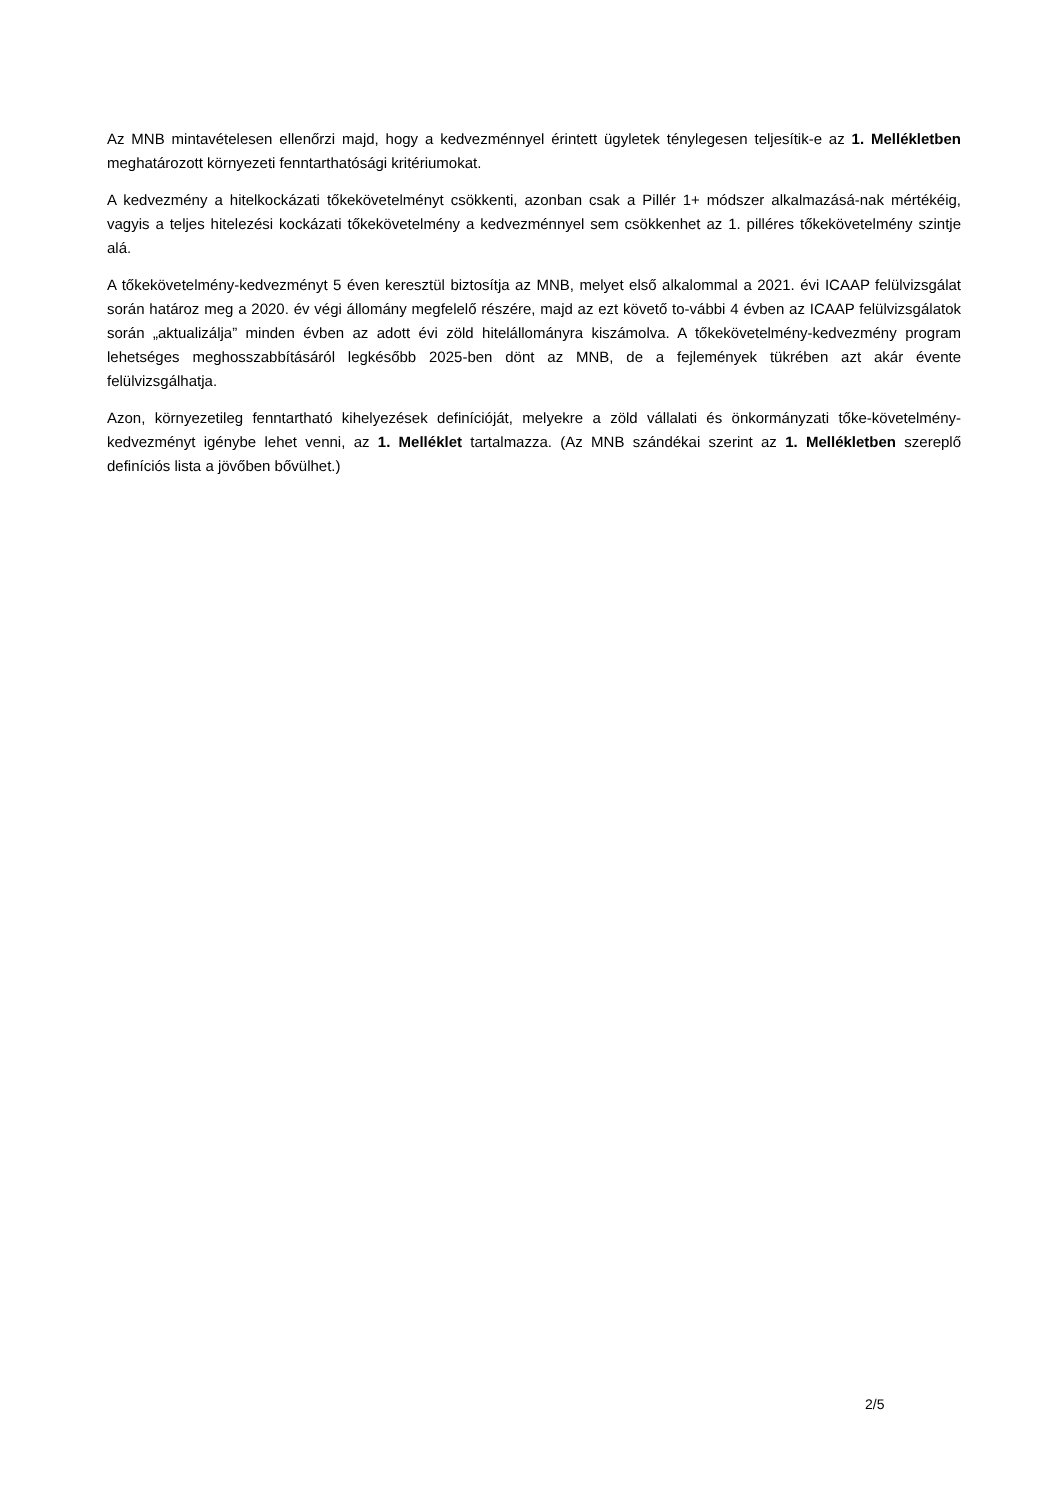Az MNB mintavételesen ellenőrzi majd, hogy a kedvezménnyel érintett ügyletek ténylegesen teljesítik-e az 1. Mellékletben meghatározott környezeti fenntarthatósági kritériumokat.
A kedvezmény a hitelkockázati tőkekövetelményt csökkenti, azonban csak a Pillér 1+ módszer alkalmazásá-nak mértékéig, vagyis a teljes hitelezési kockázati tőkekövetelmény a kedvezménnyel sem csökkenhet az 1. pilléres tőkekövetelmény szintje alá.
A tőkekövetelmény-kedvezményt 5 éven keresztül biztosítja az MNB, melyet első alkalommal a 2021. évi ICAAP felülvizsgálat során határoz meg a 2020. év végi állomány megfelelő részére, majd az ezt követő to-vábbi 4 évben az ICAAP felülvizsgálatok során „aktualizálja” minden évben az adott évi zöld hitelállományra kiszámolva. A tőkekövetelmény-kedvezmény program lehetséges meghosszabbításáról legkésőbb 2025-ben dönt az MNB, de a fejlemények tükrében azt akár évente felülvizsgálhatja.
Azon, környezetileg fenntartható kihelyezések definícióját, melyekre a zöld vállalati és önkormányzati tőke-követelmény-kedvezményt igénybe lehet venni, az 1. Melléklet tartalmazza. (Az MNB szándékai szerint az 1. Mellékletben szereplő definíciós lista a jövőben bővülhet.)
2/5